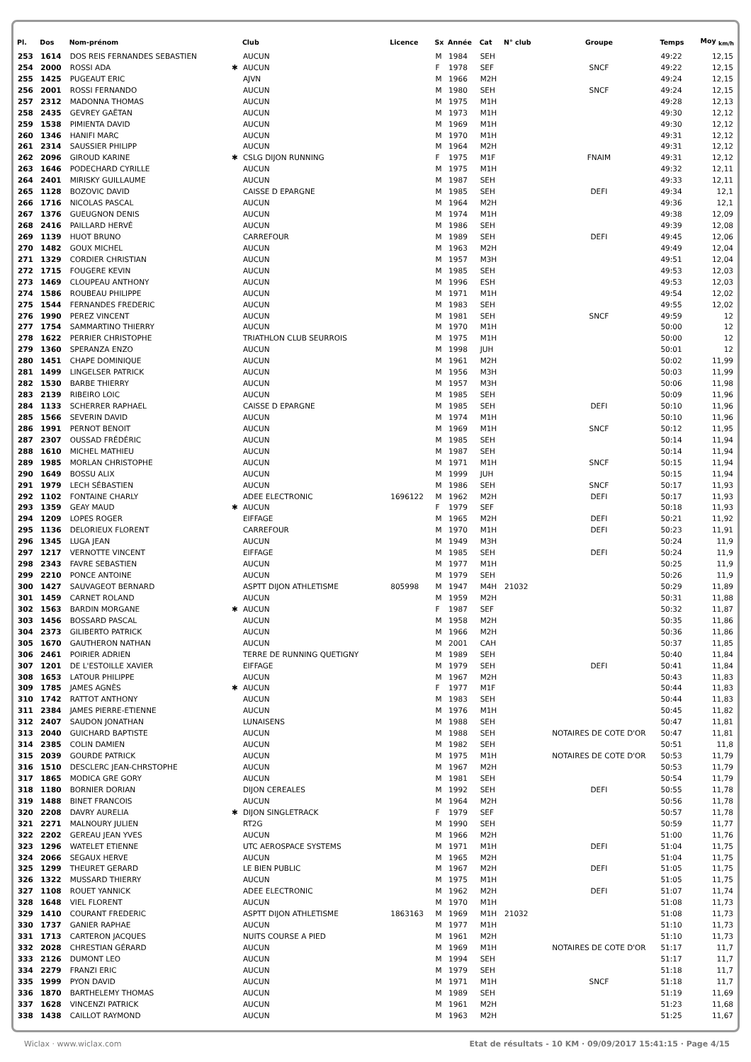| Pl. | Dos | Nom-prénom | | Club | Licence | Sx | Année | Cat | N° club | Groupe | Temps | Moy <sub>km/h</sub> |
| --- | --- | --- | --- | --- | --- | --- | --- | --- | --- | --- | --- | --- |
| 253 | 1614 | DOS REIS FERNANDES SEBASTIEN | | AUCUN | | M | 1984 | SEH | | | 49:22 | 12,15 |
| 254 | 2000 | ROSSI ADA | ✱ | AUCUN | | F | 1978 | SEF | | SNCF | 49:22 | 12,15 |
| 255 | 1425 | PUGEAUT ERIC | | AJVN | | M | 1966 | M2H | | | 49:24 | 12,15 |
| 256 | 2001 | ROSSI FERNANDO | | AUCUN | | M | 1980 | SEH | | SNCF | 49:24 | 12,15 |
| 257 | 2312 | MADONNA THOMAS | | AUCUN | | M | 1975 | M1H | | | 49:28 | 12,13 |
| 258 | 2435 | GEVREY GAËTAN | | AUCUN | | M | 1973 | M1H | | | 49:30 | 12,12 |
| 259 | 1538 | PIMIENTA DAVID | | AUCUN | | M | 1969 | M1H | | | 49:30 | 12,12 |
| 260 | 1346 | HANIFI MARC | | AUCUN | | M | 1970 | M1H | | | 49:31 | 12,12 |
| 261 | 2314 | SAUSSIER PHILIPP | | AUCUN | | M | 1964 | M2H | | | 49:31 | 12,12 |
| 262 | 2096 | GIROUD KARINE | ✱ | CSLG DIJON RUNNING | | F | 1975 | M1F | | FNAIM | 49:31 | 12,12 |
| 263 | 1646 | PODECHARD CYRILLE | | AUCUN | | M | 1975 | M1H | | | 49:32 | 12,11 |
| 264 | 2401 | MIRISKY GUILLAUME | | AUCUN | | M | 1987 | SEH | | | 49:33 | 12,11 |
| 265 | 1128 | BOZOVIC DAVID | | CAISSE D EPARGNE | | M | 1985 | SEH | | DEFI | 49:34 | 12,1 |
| 266 | 1716 | NICOLAS PASCAL | | AUCUN | | M | 1964 | M2H | | | 49:36 | 12,1 |
| 267 | 1376 | GUEUGNON DENIS | | AUCUN | | M | 1974 | M1H | | | 49:38 | 12,09 |
| 268 | 2416 | PAILLARD HERVÉ | | AUCUN | | M | 1986 | SEH | | | 49:39 | 12,08 |
| 269 | 1139 | HUOT BRUNO | | CARREFOUR | | M | 1989 | SEH | | DEFI | 49:45 | 12,06 |
| 270 | 1482 | GOUX MICHEL | | AUCUN | | M | 1963 | M2H | | | 49:49 | 12,04 |
| 271 | 1329 | CORDIER CHRISTIAN | | AUCUN | | M | 1957 | M3H | | | 49:51 | 12,04 |
| 272 | 1715 | FOUGERE KEVIN | | AUCUN | | M | 1985 | SEH | | | 49:53 | 12,03 |
| 273 | 1469 | CLOUPEAU ANTHONY | | AUCUN | | M | 1996 | ESH | | | 49:53 | 12,03 |
| 274 | 1586 | ROUBEAU PHILIPPE | | AUCUN | | M | 1971 | M1H | | | 49:54 | 12,02 |
| 275 | 1544 | FERNANDES FREDERIC | | AUCUN | | M | 1983 | SEH | | | 49:55 | 12,02 |
| 276 | 1990 | PEREZ VINCENT | | AUCUN | | M | 1981 | SEH | | SNCF | 49:59 | 12 |
| 277 | 1754 | SAMMARTINO THIERRY | | AUCUN | | M | 1970 | M1H | | | 50:00 | 12 |
| 278 | 1622 | PERRIER CHRISTOPHE | | TRIATHLON CLUB SEURROIS | | M | 1975 | M1H | | | 50:00 | 12 |
| 279 | 1360 | SPERANZA ENZO | | AUCUN | | M | 1998 | JUH | | | 50:01 | 12 |
| 280 | 1451 | CHAPE DOMINIQUE | | AUCUN | | M | 1961 | M2H | | | 50:02 | 11,99 |
| 281 | 1499 | LINGELSER PATRICK | | AUCUN | | M | 1956 | M3H | | | 50:03 | 11,99 |
| 282 | 1530 | BARBE THIERRY | | AUCUN | | M | 1957 | M3H | | | 50:06 | 11,98 |
| 283 | 2139 | RIBEIRO LOIC | | AUCUN | | M | 1985 | SEH | | | 50:09 | 11,96 |
| 284 | 1133 | SCHERRER RAPHAEL | | CAISSE D EPARGNE | | M | 1985 | SEH | | DEFI | 50:10 | 11,96 |
| 285 | 1566 | SEVERIN DAVID | | AUCUN | | M | 1974 | M1H | | | 50:10 | 11,96 |
| 286 | 1991 | PERNOT BENOIT | | AUCUN | | M | 1969 | M1H | | SNCF | 50:12 | 11,95 |
| 287 | 2307 | OUSSAD FRÉDÉRIC | | AUCUN | | M | 1985 | SEH | | | 50:14 | 11,94 |
| 288 | 1610 | MICHEL MATHIEU | | AUCUN | | M | 1987 | SEH | | | 50:14 | 11,94 |
| 289 | 1985 | MORLAN CHRISTOPHE | | AUCUN | | M | 1971 | M1H | | SNCF | 50:15 | 11,94 |
| 290 | 1649 | BOSSU ALIX | | AUCUN | | M | 1999 | JUH | | | 50:15 | 11,94 |
| 291 | 1979 | LECH SÉBASTIEN | | AUCUN | | M | 1986 | SEH | | SNCF | 50:17 | 11,93 |
| 292 | 1102 | FONTAINE CHARLY | | ADEE ELECTRONIC | 1696122 | M | 1962 | M2H | | DEFI | 50:17 | 11,93 |
| 293 | 1359 | GEAY MAUD | ✱ | AUCUN | | F | 1979 | SEF | | | 50:18 | 11,93 |
| 294 | 1209 | LOPES ROGER | | EIFFAGE | | M | 1965 | M2H | | DEFI | 50:21 | 11,92 |
| 295 | 1136 | DELORIEUX FLORENT | | CARREFOUR | | M | 1970 | M1H | | DEFI | 50:23 | 11,91 |
| 296 | 1345 | LUGA JEAN | | AUCUN | | M | 1949 | M3H | | | 50:24 | 11,9 |
| 297 | 1217 | VERNOTTE VINCENT | | EIFFAGE | | M | 1985 | SEH | | DEFI | 50:24 | 11,9 |
| 298 | 2343 | FAVRE SEBASTIEN | | AUCUN | | M | 1977 | M1H | | | 50:25 | 11,9 |
| 299 | 2210 | PONCE ANTOINE | | AUCUN | | M | 1979 | SEH | | | 50:26 | 11,9 |
| 300 | 1427 | SAUVAGEOT BERNARD | | ASPTT DIJON ATHLETISME | 805998 | M | 1947 | M4H | 21032 | | 50:29 | 11,89 |
| 301 | 1459 | CARNET ROLAND | | AUCUN | | M | 1959 | M2H | | | 50:31 | 11,88 |
| 302 | 1563 | BARDIN MORGANE | ✱ | AUCUN | | F | 1987 | SEF | | | 50:32 | 11,87 |
| 303 | 1456 | BOSSARD PASCAL | | AUCUN | | M | 1958 | M2H | | | 50:35 | 11,86 |
| 304 | 2373 | GILIBERTO PATRICK | | AUCUN | | M | 1966 | M2H | | | 50:36 | 11,86 |
| 305 | 1670 | GAUTHERON NATHAN | | AUCUN | | M | 2001 | CAH | | | 50:37 | 11,85 |
| 306 | 2461 | POIRIER ADRIEN | | TERRE DE RUNNING QUETIGNY | | M | 1989 | SEH | | | 50:40 | 11,84 |
| 307 | 1201 | DE L'ESTOILLE XAVIER | | EIFFAGE | | M | 1979 | SEH | | DEFI | 50:41 | 11,84 |
| 308 | 1653 | LATOUR PHILIPPE | | AUCUN | | M | 1967 | M2H | | | 50:43 | 11,83 |
| 309 | 1785 | JAMES AGNÈS | ✱ | AUCUN | | F | 1977 | M1F | | | 50:44 | 11,83 |
| 310 | 1742 | RATTOT ANTHONY | | AUCUN | | M | 1983 | SEH | | | 50:44 | 11,83 |
| 311 | 2384 | JAMES PIERRE-ETIENNE | | AUCUN | | M | 1976 | M1H | | | 50:45 | 11,82 |
| 312 | 2407 | SAUDON JONATHAN | | LUNAISENS | | M | 1988 | SEH | | | 50:47 | 11,81 |
| 313 | 2040 | GUICHARD BAPTISTE | | AUCUN | | M | 1988 | SEH | | NOTAIRES DE COTE D'OR | 50:47 | 11,81 |
| 314 | 2385 | COLIN DAMIEN | | AUCUN | | M | 1982 | SEH | | | 50:51 | 11,8 |
| 315 | 2039 | GOURDE PATRICK | | AUCUN | | M | 1975 | M1H | | NOTAIRES DE COTE D'OR | 50:53 | 11,79 |
| 316 | 1510 | DESCLERC JEAN-CHRSTOPHE | | AUCUN | | M | 1967 | M2H | | | 50:53 | 11,79 |
| 317 | 1865 | MODICA GRE GORY | | AUCUN | | M | 1981 | SEH | | | 50:54 | 11,79 |
| 318 | 1180 | BORNIER DORIAN | | DIJON CEREALES | | M | 1992 | SEH | | DEFI | 50:55 | 11,78 |
| 319 | 1488 | BINET FRANCOIS | | AUCUN | | M | 1964 | M2H | | | 50:56 | 11,78 |
| 320 | 2208 | DAVRY AURELIA | ✱ | DIJON SINGLETRACK | | F | 1979 | SEF | | | 50:57 | 11,78 |
| 321 | 2271 | MALNOURY JULIEN | | RT2G | | M | 1990 | SEH | | | 50:59 | 11,77 |
| 322 | 2202 | GEREAU JEAN YVES | | AUCUN | | M | 1966 | M2H | | | 51:00 | 11,76 |
| 323 | 1296 | WATELET ETIENNE | | UTC AEROSPACE SYSTEMS | | M | 1971 | M1H | | DEFI | 51:04 | 11,75 |
| 324 | 2066 | SEGAUX HERVE | | AUCUN | | M | 1965 | M2H | | | 51:04 | 11,75 |
| 325 | 1299 | THEURET GERARD | | LE BIEN PUBLIC | | M | 1967 | M2H | | DEFI | 51:05 | 11,75 |
| 326 | 1322 | MUSSARD THIERRY | | AUCUN | | M | 1975 | M1H | | | 51:05 | 11,75 |
| 327 | 1108 | ROUET YANNICK | | ADEE ELECTRONIC | | M | 1962 | M2H | | DEFI | 51:07 | 11,74 |
| 328 | 1648 | VIEL FLORENT | | AUCUN | | M | 1970 | M1H | | | 51:08 | 11,73 |
| 329 | 1410 | COURANT FREDERIC | | ASPTT DIJON ATHLETISME | 1863163 | M | 1969 | M1H | 21032 | | 51:08 | 11,73 |
| 330 | 1737 | GANIER RAPHAE | | AUCUN | | M | 1977 | M1H | | | 51:10 | 11,73 |
| 331 | 1713 | CARTERON JACQUES | | NUITS COURSE A PIED | | M | 1961 | M2H | | | 51:10 | 11,73 |
| 332 | 2028 | CHRESTIAN GÉRARD | | AUCUN | | M | 1969 | M1H | | NOTAIRES DE COTE D'OR | 51:17 | 11,7 |
| 333 | 2126 | DUMONT LEO | | AUCUN | | M | 1994 | SEH | | | 51:17 | 11,7 |
| 334 | 2279 | FRANZI ERIC | | AUCUN | | M | 1979 | SEH | | | 51:18 | 11,7 |
| 335 | 1999 | PYON DAVID | | AUCUN | | M | 1971 | M1H | | SNCF | 51:18 | 11,7 |
| 336 | 1870 | BARTHELEMY THOMAS | | AUCUN | | M | 1989 | SEH | | | 51:19 | 11,69 |
| 337 | 1628 | VINCENZI PATRICK | | AUCUN | | M | 1961 | M2H | | | 51:23 | 11,68 |
| 338 | 1438 | CAILLOT RAYMOND | | AUCUN | | M | 1963 | M2H | | | 51:25 | 11,67 |
Wiclax · www.wiclax.com Etat de résultats - 10 KM · 09/09/2017 15:41:15 · Page 4/15